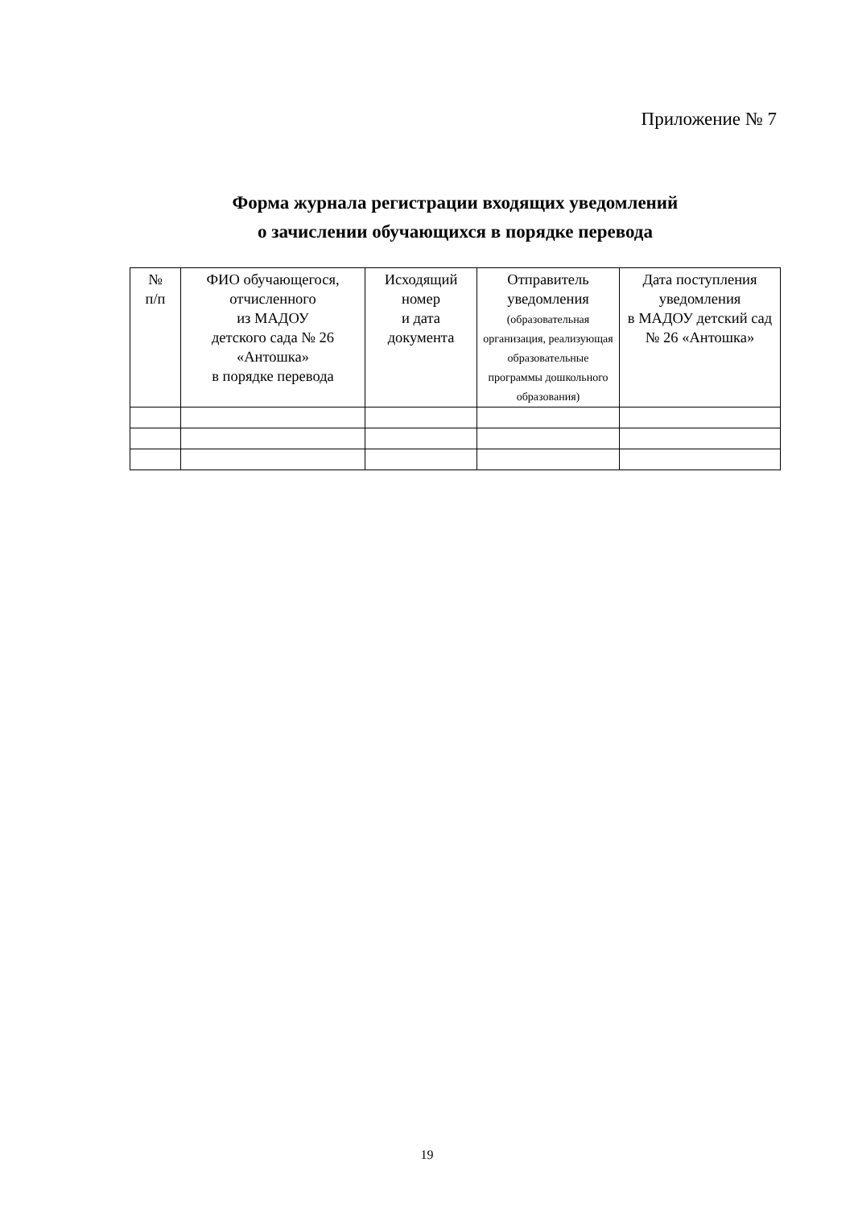Приложение № 7
Форма журнала регистрации входящих уведомлений
о зачислении обучающихся в порядке перевода
| № п/п | ФИО обучающегося, отчисленного из МАДОУ детского сада № 26 «Антошка» в порядке перевода | Исходящий номер и дата документа | Отправитель уведомления (образовательная организация, реализующая образовательные программы дошкольного образования) | Дата поступления уведомления в МАДОУ детский сад № 26 «Антошка» |
| --- | --- | --- | --- | --- |
19